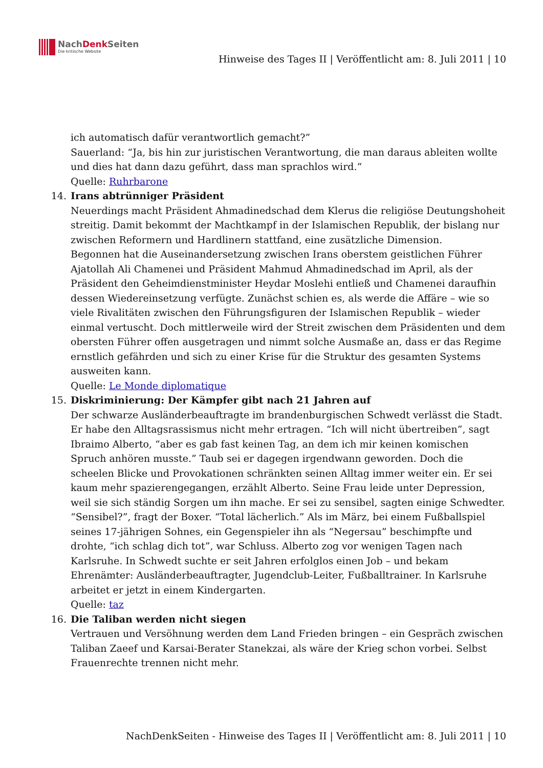NachDenk Seiten
Die kritische Website
Hinweise des Tages II | Veröffentlicht am: 8. Juli 2011 | 10
ich automatisch dafür verantwortlich gemacht?”
Sauerland: “Ja, bis hin zur juristischen Verantwortung, die man daraus ableiten wollte und dies hat dann dazu geführt, dass man sprachlos wird.“
Quelle: Ruhrbarone
14. Irans abtrünniger Präsident
Neuerdings macht Präsident Ahmadinedschad dem Klerus die religiöse Deutungshoheit streitig. Damit bekommt der Machtkampf in der Islamischen Republik, der bislang nur zwischen Reformern und Hardlinern stattfand, eine zusätzliche Dimension.
Begonnen hat die Auseinandersetzung zwischen Irans oberstem geistlichen Führer Ajatollah Ali Chamenei und Präsident Mahmud Ahmadinedschad im April, als der Präsident den Geheimdienstminister Heydar Moslehi entließ und Chamenei daraufhin dessen Wiedereinsetzung verfügte. Zunächst schien es, als werde die Affäre – wie so viele Rivalitäten zwischen den Führungsfiguren der Islamischen Republik – wieder einmal vertuscht. Doch mittlerweile wird der Streit zwischen dem Präsidenten und dem obersten Führer offen ausgetragen und nimmt solche Ausmaße an, dass er das Regime ernstlich gefährden und sich zu einer Krise für die Struktur des gesamten Systems ausweiten kann.
Quelle: Le Monde diplomatique
15. Diskriminierung: Der Kämpfer gibt nach 21 Jahren auf
Der schwarze Ausländerbeauftragte im brandenburgischen Schwedt verlässt die Stadt. Er habe den Alltagsrassismus nicht mehr ertragen. “Ich will nicht übertreiben”, sagt Ibraimo Alberto, “aber es gab fast keinen Tag, an dem ich mir keinen komischen Spruch anhören musste.” Taub sei er dagegen irgendwann geworden. Doch die scheelen Blicke und Provokationen schränkten seinen Alltag immer weiter ein. Er sei kaum mehr spazierengegangen, erzählt Alberto. Seine Frau leide unter Depression, weil sie sich ständig Sorgen um ihn mache. Er sei zu sensibel, sagten einige Schwedter. “Sensibel?”, fragt der Boxer. “Total lächerlich.” Als im März, bei einem Fußballspiel seines 17-jährigen Sohnes, ein Gegenspieler ihn als “Negersau” beschimpfte und drohte, “ich schlag dich tot”, war Schluss. Alberto zog vor wenigen Tagen nach Karlsruhe. In Schwedt suchte er seit Jahren erfolglos einen Job – und bekam Ehrenämter: Ausländerbeauftragter, Jugendclub-Leiter, Fußballtrainer. In Karlsruhe arbeitet er jetzt in einem Kindergarten.
Quelle: taz
16. Die Taliban werden nicht siegen
Vertrauen und Versöhnung werden dem Land Frieden bringen – ein Gespräch zwischen Taliban Zaeef und Karsai-Berater Stanekzai, als wäre der Krieg schon vorbei. Selbst Frauenrechte trennen nicht mehr.
NachDenkSeiten - Hinweise des Tages II | Veröffentlicht am: 8. Juli 2011 | 10